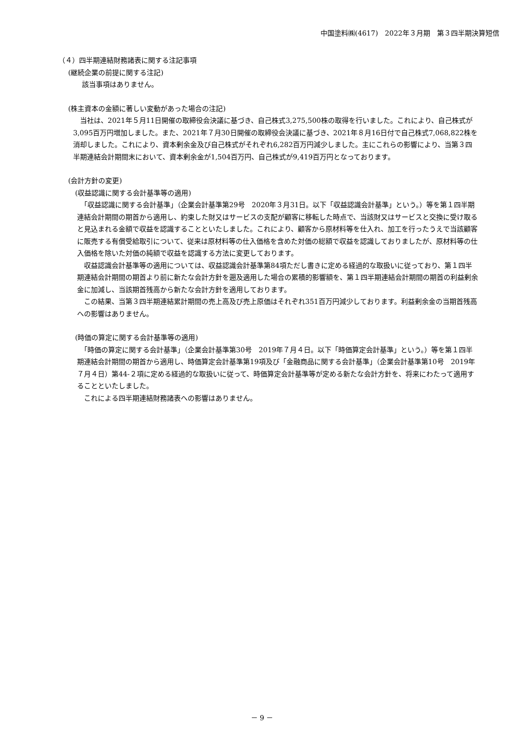中国塗料㈱(4617)　2022年３月期　第３四半期決算短信
（４）四半期連結財務諸表に関する注記事項
(継続企業の前提に関する注記)
　　該当事項はありません。
(株主資本の金額に著しい変動があった場合の注記)
　当社は、2021年５月11日開催の取締役会決議に基づき、自己株式3,275,500株の取得を行いました。これにより、自己株式が3,095百万円増加しました。また、2021年７月30日開催の取締役会決議に基づき、2021年８月16日付で自己株式7,068,822株を消却しました。これにより、資本剰余金及び自己株式がそれぞれ6,282百万円減少しました。主にこれらの影響により、当第３四半期連結会計期間末において、資本剰余金が1,504百万円、自己株式が9,419百万円となっております。
(会計方針の変更)
　(収益認識に関する会計基準等の適用)
　「収益認識に関する会計基準」（企業会計基準第29号　2020年３月31日。以下「収益認識会計基準」という。）等を第１四半期連結会計期間の期首から適用し、約束した財又はサービスの支配が顧客に移転した時点で、当該財又はサービスと交換に受け取ると見込まれる金額で収益を認識することといたしました。これにより、顧客から原材料等を仕入れ、加工を行ったうえで当該顧客に販売する有償受給取引について、従来は原材料等の仕入価格を含めた対価の総額で収益を認識しておりましたが、原材料等の仕入価格を除いた対価の純額で収益を認識する方法に変更しております。
　収益認識会計基準等の適用については、収益認識会計基準第84項ただし書きに定める経過的な取扱いに従っており、第１四半期連結会計期間の期首より前に新たな会計方針を遡及適用した場合の累積的影響額を、第１四半期連結会計期間の期首の利益剰余金に加減し、当該期首残高から新たな会計方針を適用しております。
　この結果、当第３四半期連結累計期間の売上高及び売上原価はそれぞれ351百万円減少しております。利益剰余金の当期首残高への影響はありません。
　(時価の算定に関する会計基準等の適用)
　「時価の算定に関する会計基準」（企業会計基準第30号　2019年７月４日。以下「時価算定会計基準」という。）等を第１四半期連結会計期間の期首から適用し、時価算定会計基準第19項及び「金融商品に関する会計基準」（企業会計基準第10号　2019年７月４日）第44-２項に定める経過的な取扱いに従って、時価算定会計基準等が定める新たな会計方針を、将来にわたって適用することといたしました。
　これによる四半期連結財務諸表への影響はありません。
－ 9 －